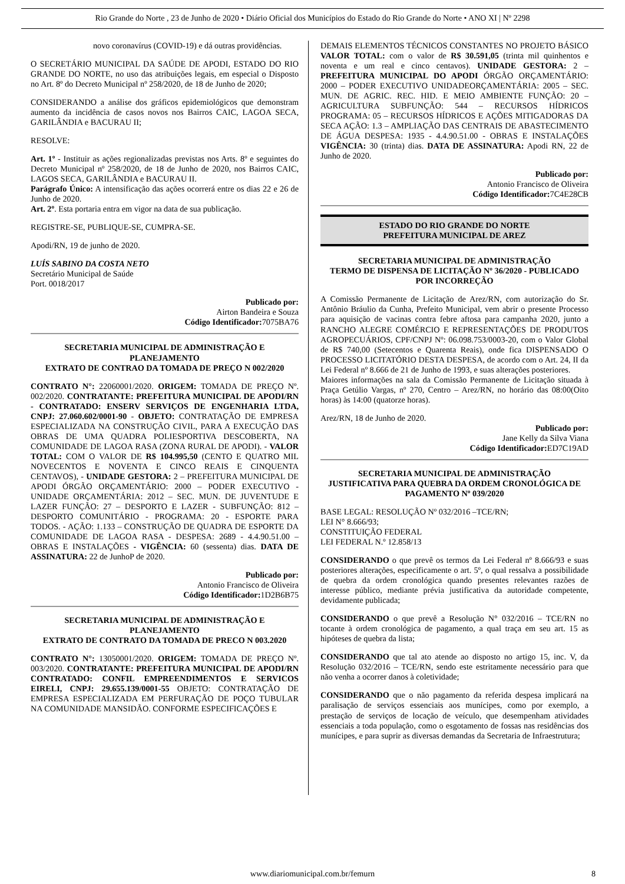Rio Grande do Norte , 23 de Junho de 2020 • Diário Oficial dos Municípios do Estado do Rio Grande do Norte • ANO XI | Nº 2298
novo coronavírus (COVID-19) e dá outras providências.
O SECRETÁRIO MUNICIPAL DA SAÚDE DE APODI, ESTADO DO RIO GRANDE DO NORTE, no uso das atribuições legais, em especial o Disposto no Art. 8º do Decreto Municipal nº 258/2020, de 18 de Junho de 2020;
CONSIDERANDO a análise dos gráficos epidemiológicos que demonstram aumento da incidência de casos novos nos Bairros CAIC, LAGOA SECA, GARILÂNDIA e BACURAU II;
RESOLVE:
Art. 1º - Instituir as ações regionalizadas previstas nos Arts. 8º e seguintes do Decreto Municipal nº 258/2020, de 18 de Junho de 2020, nos Bairros CAIC, LAGOS SECA, GARILÂNDIA e BACURAU II.
Parágrafo Único: A intensificação das ações ocorrerá entre os dias 22 e 26 de Junho de 2020.
Art. 2º. Esta portaria entra em vigor na data de sua publicação.
REGISTRE-SE, PUBLIQUE-SE, CUMPRA-SE.
Apodi/RN, 19 de junho de 2020.
LUÍS SABINO DA COSTA NETO
Secretário Municipal de Saúde
Port. 0018/2017
Publicado por:
Airton Bandeira e Souza
Código Identificador: 7075BA76
SECRETARIA MUNICIPAL DE ADMINISTRAÇÃO E PLANEJAMENTO
EXTRATO DE CONTRAO DA TOMADA DE PREÇO N 002/2020
CONTRATO N°: 22060001/2020. ORIGEM: TOMADA DE PREÇO Nº. 002/2020. CONTRATANTE: PREFEITURA MUNICIPAL DE APODI/RN - CONTRATADO: ENSERV SERVIÇOS DE ENGENHARIA LTDA, CNPJ: 27.060.602/0001-90 - OBJETO: CONTRATAÇÃO DE EMPRESA ESPECIALIZADA NA CONSTRUÇÃO CIVIL, PARA A EXECUÇÃO DAS OBRAS DE UMA QUADRA POLIESPORTIVA DESCOBERTA, NA COMUNIDADE DE LAGOA RASA (ZONA RURAL DE APODI). - VALOR TOTAL: COM O VALOR DE R$ 104.995,50 (CENTO E QUATRO MIL NOVECENTOS E NOVENTA E CINCO REAIS E CINQUENTA CENTAVOS), - UNIDADE GESTORA: 2 – PREFEITURA MUNICIPAL DE APODI ÓRGÃO ORÇAMENTÁRIO: 2000 – PODER EXECUTIVO - UNIDADE ORÇAMENTÁRIA: 2012 – SEC. MUN. DE JUVENTUDE E LAZER FUNÇÃO: 27 – DESPORTO E LAZER - SUBFUNÇÃO: 812 – DESPORTO COMUNITÁRIO - PROGRAMA: 20 - ESPORTE PARA TODOS. - AÇÃO: 1.133 – CONSTRUÇÃO DE QUADRA DE ESPORTE DA COMUNIDADE DE LAGOA RASA - DESPESA: 2689 - 4.4.90.51.00 – OBRAS E INSTALAÇÕES - VIGÊNCIA: 60 (sessenta) dias. DATA DE ASSINATURA: 22 de JunhoP de 2020.
Publicado por:
Antonio Francisco de Oliveira
Código Identificador: 1D2B6B75
SECRETARIA MUNICIPAL DE ADMINISTRAÇÃO E PLANEJAMENTO
EXTRATO DE CONTRATO DA TOMADA DE PRECO N 003.2020
CONTRATO N°: 13050001/2020. ORIGEM: TOMADA DE PREÇO Nº. 003/2020. CONTRATANTE: PREFEITURA MUNICIPAL DE APODI/RN CONTRATADO: CONFIL EMPREENDIMENTOS E SERVICOS EIRELI, CNPJ: 29.655.139/0001-55 OBJETO: CONTRATAÇÃO DE EMPRESA ESPECIALIZADA EM PERFURAÇÃO DE POÇO TUBULAR NA COMUNIDADE MANSIDÃO. CONFORME ESPECIFICAÇÕES E
DEMAIS ELEMENTOS TÉCNICOS CONSTANTES NO PROJETO BÁSICO VALOR TOTAL: com o valor de R$ 30.591,05 (trinta mil quinhentos e noventa e um real e cinco centavos). UNIDADE GESTORA: 2 – PREFEITURA MUNICIPAL DO APODI ÓRGÃO ORÇAMENTÁRIO: 2000 – PODER EXECUTIVO UNIDADEORÇAMENTÁRIA: 2005 – SEC. MUN. DE AGRIC. REC. HID. E MEIO AMBIENTE FUNÇÃO: 20 – AGRICULTURA SUBFUNÇÃO: 544 – RECURSOS HÍDRICOS PROGRAMA: 05 – RECURSOS HÍDRICOS E AÇÕES MITIGADORAS DA SECA AÇÃO: 1.3 – AMPLIAÇÃO DAS CENTRAIS DE ABASTECIMENTO DE ÁGUA DESPESA: 1935 - 4.4.90.51.00 - OBRAS E INSTALAÇÕES VIGÊNCIA: 30 (trinta) dias. DATA DE ASSINATURA: Apodi RN, 22 de Junho de 2020.
Publicado por:
Antonio Francisco de Oliveira
Código Identificador: 7C4E28CB
ESTADO DO RIO GRANDE DO NORTE
PREFEITURA MUNICIPAL DE AREZ
SECRETARIA MUNICIPAL DE ADMINISTRAÇÃO
TERMO DE DISPENSA DE LICITAÇÃO Nº 36/2020 - PUBLICADO POR INCORREÇÃO
A Comissão Permanente de Licitação de Arez/RN, com autorização do Sr. Antônio Bráulio da Cunha, Prefeito Municipal, vem abrir o presente Processo para aquisição de vacinas contra febre aftosa para campanha 2020, junto a RANCHO ALEGRE COMÉRCIO E REPRESENTAÇÕES DE PRODUTOS AGROPECUÁRIOS, CPF/CNPJ Nº: 06.098.753/0003-20, com o Valor Global de R$ 740,00 (Setecentos e Quarenta Reais), onde fica DISPENSADO O PROCESSO LICITATÓRIO DESTA DESPESA, de acordo com o Art. 24, II da Lei Federal nº 8.666 de 21 de Junho de 1993, e suas alterações posteriores.
Maiores informações na sala da Comissão Permanente de Licitação situada à Praça Getúlio Vargas, nº 270, Centro – Arez/RN, no horário das 08:00(Oito horas) às 14:00 (quatorze horas).
Arez/RN, 18 de Junho de 2020.
Publicado por:
Jane Kelly da Silva Viana
Código Identificador: ED7C19AD
SECRETARIA MUNICIPAL DE ADMINISTRAÇÃO
JUSTIFICATIVA PARA QUEBRA DA ORDEM CRONOLÓGICA DE PAGAMENTO Nº 039/2020
BASE LEGAL: RESOLUÇÃO Nº 032/2016 –TCE/RN;
LEI N° 8.666/93;
CONSTITUIÇÃO FEDERAL
LEI FEDERAL N.º 12.858/13
CONSIDERANDO o que prevê os termos da Lei Federal nº 8.666/93 e suas posteriores alterações, especificamente o art. 5º, o qual ressalva a possibilidade de quebra da ordem cronológica quando presentes relevantes razões de interesse público, mediante prévia justificativa da autoridade competente, devidamente publicada;
CONSIDERANDO o que prevê a Resolução N° 032/2016 – TCE/RN no tocante à ordem cronológica de pagamento, a qual traça em seu art. 15 as hipóteses de quebra da lista;
CONSIDERANDO que tal ato atende ao disposto no artigo 15, inc. V, da Resolução 032/2016 – TCE/RN, sendo este estritamente necessário para que não venha a ocorrer danos à coletividade;
CONSIDERANDO que o não pagamento da referida despesa implicará na paralisação de serviços essenciais aos munícipes, como por exemplo, a prestação de serviços de locação de veículo, que desempenham atividades essenciais a toda população, como o esgotamento de fossas nas residências dos munícipes, e para suprir as diversas demandas da Secretaria de Infraestrutura;
www.diariomunicipal.com.br/femurn 8